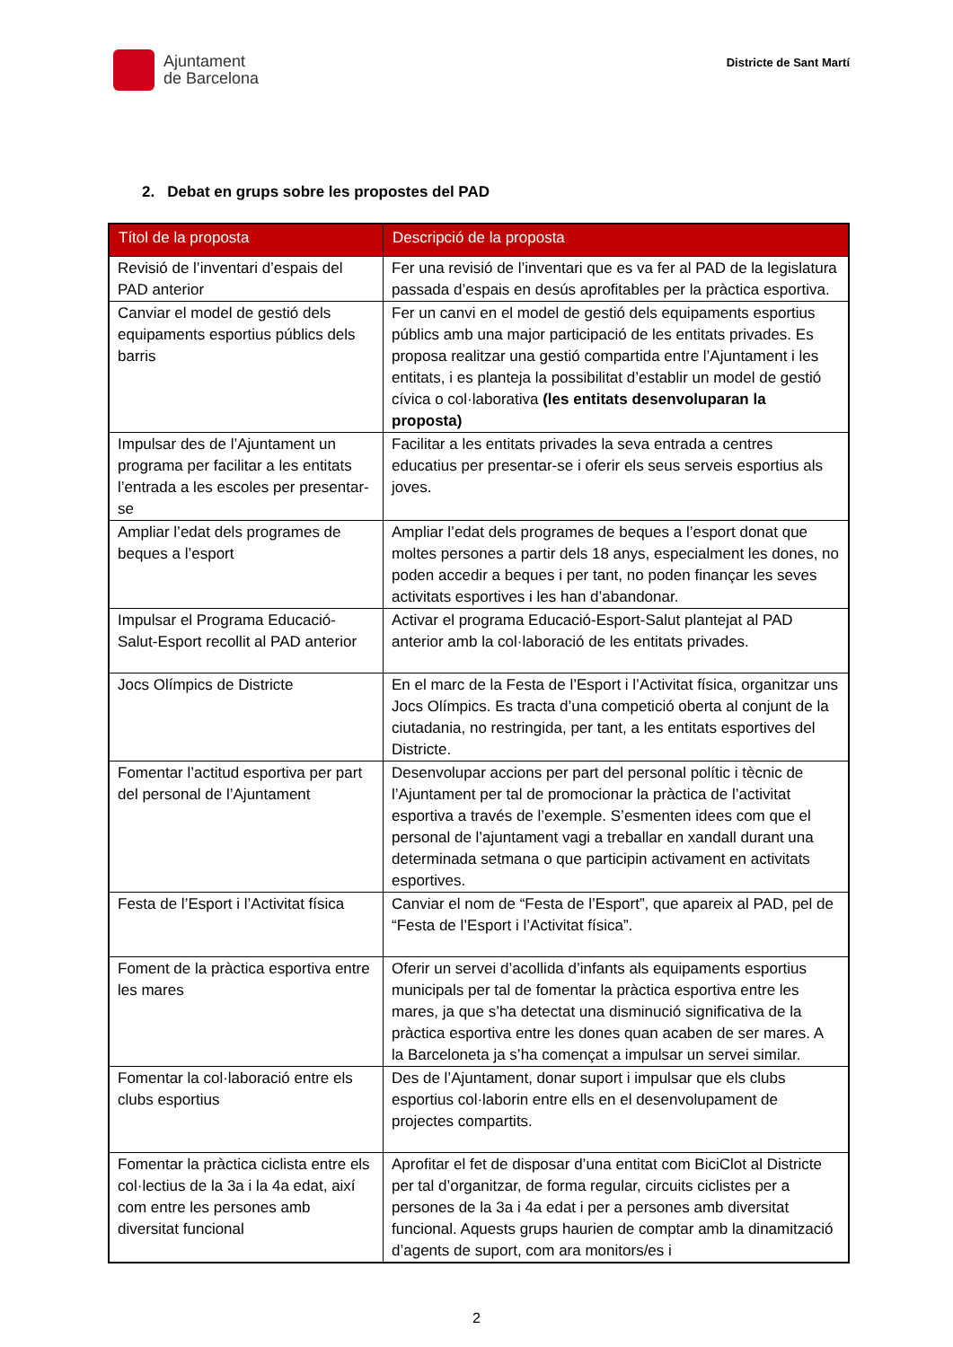Ajuntament
de Barcelona
Districte de Sant Martí
2. Debat en grups sobre les propostes del PAD
| Títol de la proposta | Descripció de la proposta |
| --- | --- |
| Revisió de l’inventari d’espais del PAD anterior | Fer una revisió de l’inventari que es va fer al PAD de la legislatura passada d’espais en desús aprofitables per la pràctica esportiva. |
| Canviar el model de gestió dels equipaments esportius públics dels barris | Fer un canvi en el model de gestió dels equipaments esportius públics amb una major participació de les entitats privades. Es proposa realitzar una gestió compartida entre l’Ajuntament i les entitats, i es planteja la possibilitat d’establir un model de gestió cívica o col·laborativa (les entitats desenvoluparan la proposta) |
| Impulsar des de l’Ajuntament un programa per facilitar a les entitats l’entrada a les escoles per presentar-se | Facilitar a les entitats privades la seva entrada a centres educatius per presentar-se i oferir els seus serveis esportius als joves. |
| Ampliar l’edat dels programes de beques a l’esport | Ampliar l’edat dels programes de beques a l’esport donat que moltes persones a partir dels 18 anys, especialment les dones, no poden accedir a beques i per tant, no poden finançar les seves activitats esportives i les han d’abandonar. |
| Impulsar el Programa Educació-Salut-Esport recollit al PAD anterior | Activar el programa Educació-Esport-Salut plantejat al PAD anterior amb la col·laboració de les entitats privades. |
| Jocs Olímpics de Districte | En el marc de la Festa de l’Esport i l’Activitat física, organitzar uns Jocs Olímpics. Es tracta d’una competició oberta al conjunt de la ciutadania, no restringida, per tant, a les entitats esportives del Districte. |
| Fomentar l’actitud esportiva per part del personal de l’Ajuntament | Desenvolupar accions per part del personal polític i tècnic de l’Ajuntament per tal de promocionar la pràctica de l’activitat esportiva a través de l’exemple. S’esmenten idees com que el personal de l’ajuntament vagi a treballar en xandall durant una determinada setmana o que participin activament en activitats esportives. |
| Festa de l’Esport i l’Activitat física | Canviar el nom de “Festa de l’Esport”, que apareix al PAD, pel de “Festa de l’Esport i l’Activitat física”. |
| Foment de la pràctica esportiva entre les mares | Oferir un servei d’acollida d’infants als equipaments esportius municipals per tal de fomentar la pràctica esportiva entre les mares, ja que s’ha detectat una disminució significativa de la pràctica esportiva entre les dones quan acaben de ser mares. A la Barceloneta ja s’ha començat a impulsar un servei similar. |
| Fomentar la col·laboració entre els clubs esportius | Des de l’Ajuntament, donar suport i impulsar que els clubs esportius col·laborin entre ells en el desenvolupament de projectes compartits. |
| Fomentar la pràctica ciclista entre els col·lectius de la 3a i la 4a edat, així com entre les persones amb diversitat funcional | Aprofitar el fet de disposar d’una entitat com BiciClot al Districte per tal d’organitzar, de forma regular, circuits ciclistes per a persones de la 3a i 4a edat i per a persones amb diversitat funcional. Aquests grups haurien de comptar amb la dinamització d’agents de suport, com ara monitors/es i |
2